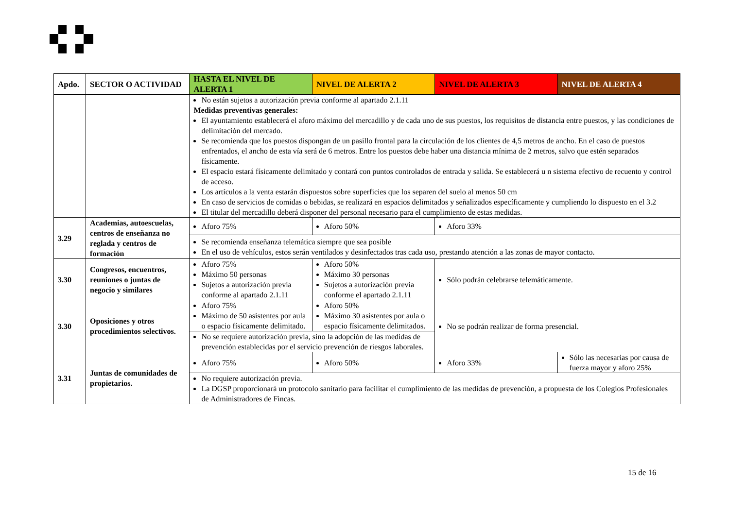| Apdo. | SECTOR O ACTIVIDAD | HASTA EL NIVEL DE ALERTA 1 | NIVEL DE ALERTA 2 | NIVEL DE ALERTA 3 | NIVEL DE ALERTA 4 |
| --- | --- | --- | --- | --- | --- |
| | | No están sujetos a autorización previa conforme al apartado 2.1.11 Medidas preventivas generales: El ayuntamiento establecerá el aforo máximo del mercadillo y de cada uno de sus puestos, los requisitos de distancia entre puestos, y las condiciones de delimitación del mercado. Se recomienda que los puestos dispongan de un pasillo frontal para la circulación de los clientes de 4,5 metros de ancho. En el caso de puestos enfrentados, el ancho de esta vía será de 6 metros. Entre los puestos debe haber una distancia mínima de 2 metros, salvo que estén separados físicamente. El espacio estará físicamente delimitado y contará con puntos controlados de entrada y salida. Se establecerá u n sistema efectivo de recuento y control de acceso. Los artículos a la venta estarán dispuestos sobre superficies que los separen del suelo al menos 50 cm En caso de servicios de comidas o bebidas, se realizará en espacios delimitados y señalizados específicamente y cumpliendo lo dispuesto en el 3.2 El titular del mercadillo deberá disponer del personal necesario para el cumplimiento de estas medidas. | | | |
| 3.29 | Academias, autoescuelas, centros de enseñanza no reglada y centros de formación | Aforo 75% | Aforo 50% | Aforo 33% | |
| | | Se recomienda enseñanza telemática siempre que sea posible En el uso de vehículos, estos serán ventilados y desinfectados tras cada uso, prestando atención a las zonas de mayor contacto. | | | |
| 3.30 | Congresos, encuentros, reuniones o juntas de negocio y similares | Aforo 75% Máximo 50 personas Sujetos a autorización previa conforme al apartado 2.1.11 | Aforo 50% Máximo 30 personas Sujetos a autorización previa conforme el apartado 2.1.11 | Sólo podrán celebrarse telemáticamente. | |
| 3.30 | Oposiciones y otros procedimientos selectivos. | Aforo 75% Máximo de 50 asistentes por aula o espacio físicamente delimitado. | Aforo 50% Máximo 30 asistentes por aula o espacio físicamente delimitados. | No se podrán realizar de forma presencial. | |
| | | No se requiere autorización previa, sino la adopción de las medidas de prevención establecidas por el servicio prevención de riesgos laborales. | | | |
| 3.31 | Juntas de comunidades de propietarios. | Aforo 75% | Aforo 50% | Aforo 33% | Sólo las necesarias por causa de fuerza mayor y aforo 25% |
| | | No requiere autorización previa. La DGSP proporcionará un protocolo sanitario para facilitar el cumplimiento de las medidas de prevención, a propuesta de los Colegios Profesionales de Administradores de Fincas. | | | |
15 de 16